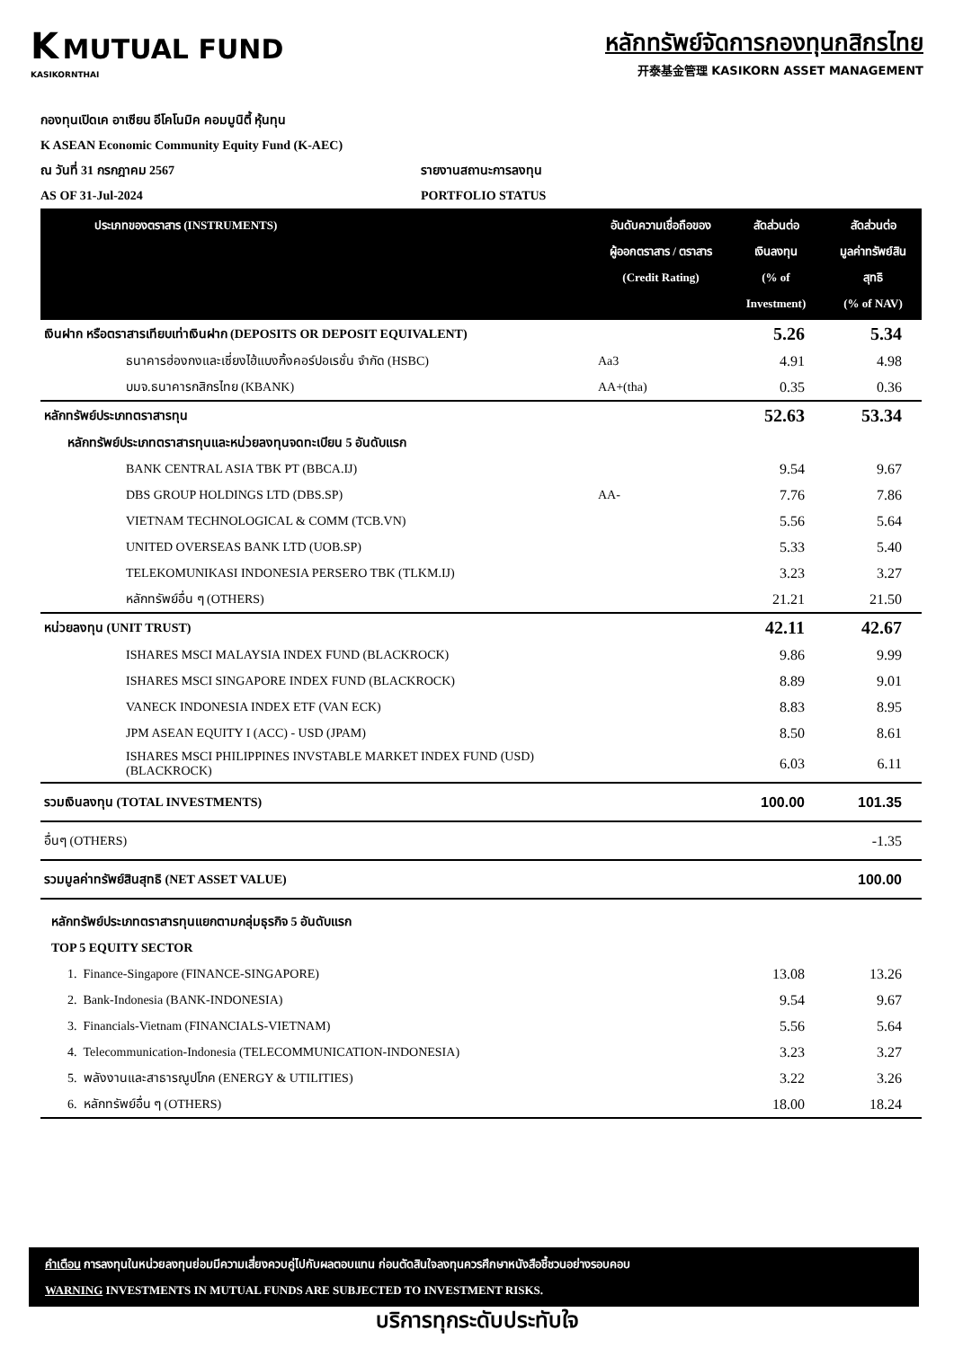K MUTUAL FUND
KASIKORNTHAI
หลักทรัพย์จัดการกองทุนกสิกรไทย
开泰基金管理 KASIKORN ASSET MANAGEMENT
กองทุนเปิดเค อาเซียน อีโคโนมิค คอมมูนิตี้ หุ้นทุน
K ASEAN Economic Community Equity Fund (K-AEC)
ณ วันที่ 31 กรกฎาคม 2567 รายงานสถานะการลงทุน
AS OF 31-Jul-2024 PORTFOLIO STATUS
| ประเภทของตราสาร (INSTRUMENTS) | อันดับความเชื่อถือของ ผู้ออกตราสาร / ตราสาร (Credit Rating) | สัดส่วนต่อ เงินลงทุน (% of Investment) | สัดส่วนต่อ มูลค่าทรัพย์สิน สุทธิ (% of NAV) |
| --- | --- | --- | --- |
| เงินฝาก หรือตราสารเทียบเท่าเงินฝาก (DEPOSITS OR DEPOSIT EQUIVALENT) | | 5.26 | 5.34 |
| ธนาคารฮ่องกงและเซี่ยงไฮ้แบงกิ้งคอร์ปอเรชั่น จำกัด (HSBC) | Aa3 | 4.91 | 4.98 |
| บมจ.ธนาคารกสิกรไทย (KBANK) | AA+(tha) | 0.35 | 0.36 |
| หลักทรัพย์ประเภทตราสารทุน | | 52.63 | 53.34 |
| หลักทรัพย์ประเภทตราสารทุนและหน่วยลงทุนจดทะเบียน 5 อันดับแรก | | | |
| BANK CENTRAL ASIA TBK PT (BBCA.IJ) | | 9.54 | 9.67 |
| DBS GROUP HOLDINGS LTD (DBS.SP) | AA- | 7.76 | 7.86 |
| VIETNAM TECHNOLOGICAL & COMM (TCB.VN) | | 5.56 | 5.64 |
| UNITED OVERSEAS BANK LTD (UOB.SP) | | 5.33 | 5.40 |
| TELEKOMUNIKASI INDONESIA PERSERO TBK (TLKM.IJ) | | 3.23 | 3.27 |
| หลักทรัพย์อื่น ๆ (OTHERS) | | 21.21 | 21.50 |
| หน่วยลงทุน (UNIT TRUST) | | 42.11 | 42.67 |
| ISHARES MSCI MALAYSIA INDEX FUND (BLACKROCK) | | 9.86 | 9.99 |
| ISHARES MSCI SINGAPORE INDEX FUND (BLACKROCK) | | 8.89 | 9.01 |
| VANECK INDONESIA INDEX ETF (VAN ECK) | | 8.83 | 8.95 |
| JPM ASEAN EQUITY I (ACC) - USD (JPAM) | | 8.50 | 8.61 |
| ISHARES MSCI PHILIPPINES INVSTABLE MARKET INDEX FUND (USD) (BLACKROCK) | | 6.03 | 6.11 |
| รวมเงินลงทุน (TOTAL INVESTMENTS) | | 100.00 | 101.35 |
| อื่นๆ (OTHERS) | | | -1.35 |
| รวมมูลค่าทรัพย์สินสุทธิ (NET ASSET VALUE) | | | 100.00 |
| หลักทรัพย์ประเภทตราสารทุนแยกตามกลุ่มธุรกิจ 5 อันดับแรก | | | |
| TOP 5 EQUITY SECTOR | | | |
| 1. Finance-Singapore (FINANCE-SINGAPORE) | | 13.08 | 13.26 |
| 2. Bank-Indonesia (BANK-INDONESIA) | | 9.54 | 9.67 |
| 3. Financials-Vietnam (FINANCIALS-VIETNAM) | | 5.56 | 5.64 |
| 4. Telecommunication-Indonesia (TELECOMMUNICATION-INDONESIA) | | 3.23 | 3.27 |
| 5. พลังงานและสาธารณูปโภค (ENERGY & UTILITIES) | | 3.22 | 3.26 |
| 6. หลักทรัพย์อื่น ๆ (OTHERS) | | 18.00 | 18.24 |
คำเตือน การลงทุนในหน่วยลงทุนย่อมมีความเสี่ยงควบคู่ไปกับผลตอบแทน ก่อนตัดสินใจลงทุนควรศึกษาหนังสือชี้ชวนอย่างรอบคอบ
WARNING INVESTMENTS IN MUTUAL FUNDS ARE SUBJECTED TO INVESTMENT RISKS.
บริการทุกระดับประทับใจ